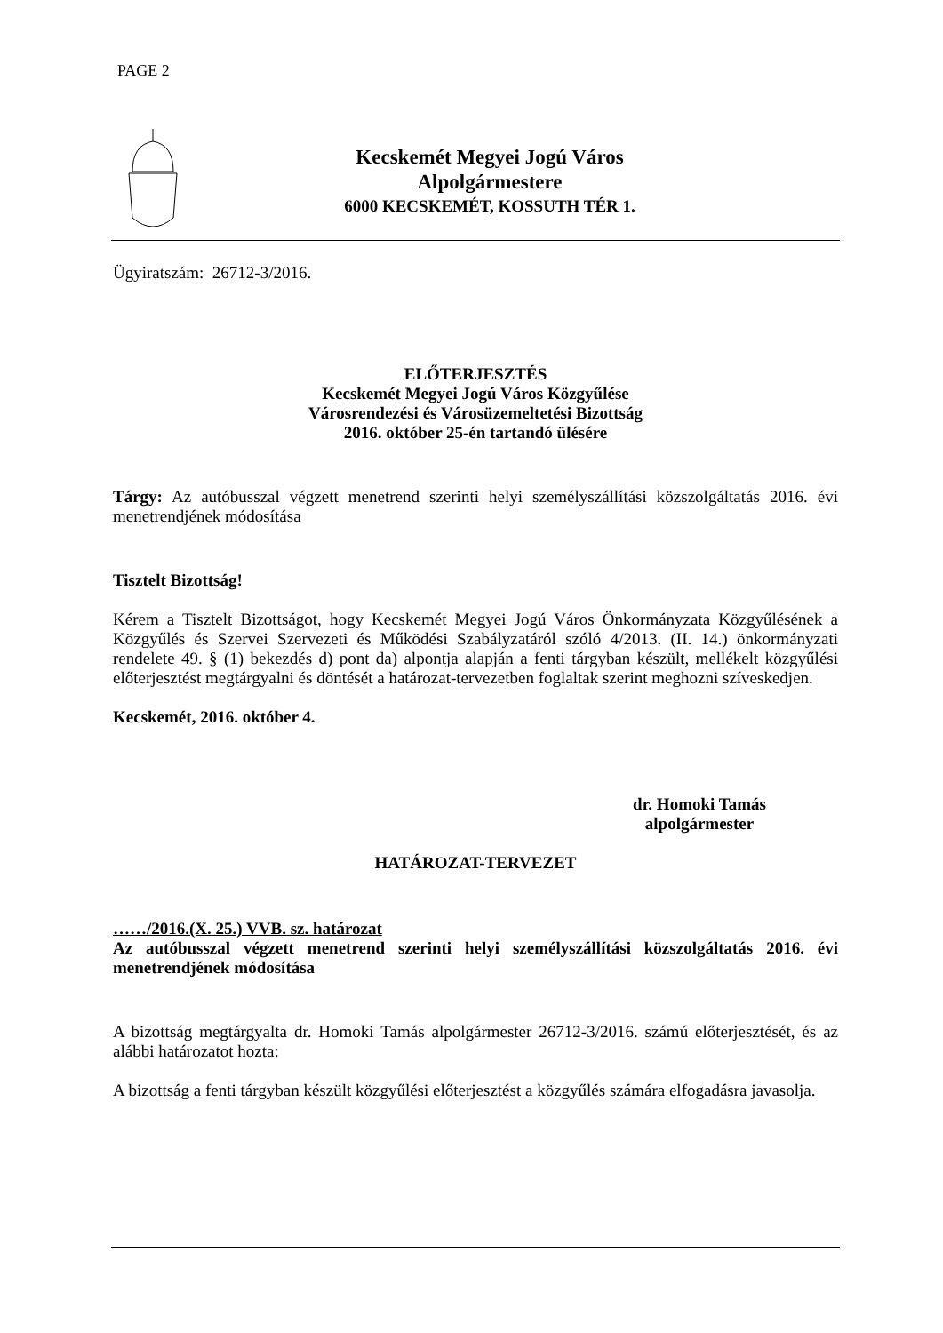PAGE 2
Kecskemét Megyei Jogú Város
Alpolgármestere
6000 KECSKEMÉT, KOSSUTH TÉR 1.
Ügyiratszám: 26712-3/2016.
ELŐTERJESZTÉS
Kecskemét Megyei Jogú Város Közgyűlése
Városrendezési és Városüzemeltetési Bizottság
2016. október 25-én tartandó ülésére
Tárgy: Az autóbusszal végzett menetrend szerinti helyi személyszállítási közszolgáltatás 2016. évi menetrendjének módosítása
Tisztelt Bizottság!
Kérem a Tisztelt Bizottságot, hogy Kecskemét Megyei Jogú Város Önkormányzata Közgyűlésének a Közgyűlés és Szervei Szervezeti és Működési Szabályzatáról szóló 4/2013. (II. 14.) önkormányzati rendelete 49. § (1) bekezdés d) pont da) alpontja alapján a fenti tárgyban készült, mellékelt közgyűlési előterjesztést megtárgyalni és döntését a határozat-tervezetben foglaltak szerint meghozni szíveskedjen.
Kecskemét, 2016. október 4.
dr. Homoki Tamás
alpolgármester
HATÁROZAT-TERVEZET
……/2016.(X. 25.) VVB. sz. határozat
Az autóbusszal végzett menetrend szerinti helyi személyszállítási közszolgáltatás 2016. évi menetrendjének módosítása
A bizottság megtárgyalta dr. Homoki Tamás alpolgármester 26712-3/2016. számú előterjesztését, és az alábbi határozatot hozta:
A bizottság a fenti tárgyban készült közgyűlési előterjesztést a közgyűlés számára elfogadásra javasolja.